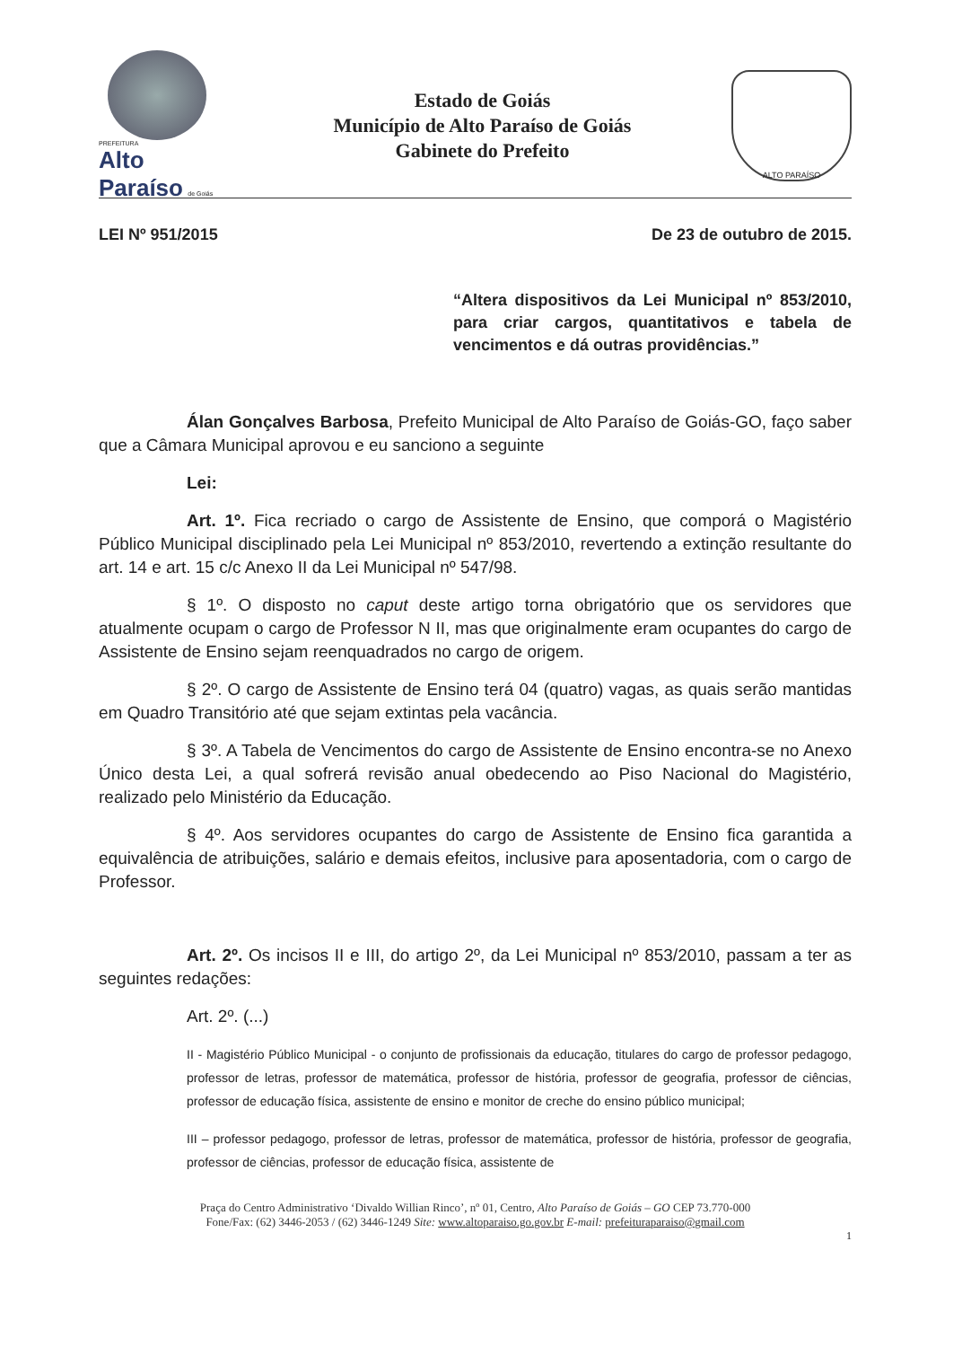PREFEITURA
Alto Paraíso de Goiás
Estado de Goiás
Município de Alto Paraíso de Goiás
Gabinete do Prefeito
ALTO PARAÍSO
LEI Nº 951/2015 De 23 de outubro de 2015.
“Altera dispositivos da Lei Municipal nº 853/2010, para criar cargos, quantitativos e tabela de vencimentos e dá outras providências.”
Álan Gonçalves Barbosa, Prefeito Municipal de Alto Paraíso de Goiás-GO, faço saber que a Câmara Municipal aprovou e eu sanciono a seguinte
Lei:
Art. 1º. Fica recriado o cargo de Assistente de Ensino, que comporá o Magistério Público Municipal disciplinado pela Lei Municipal nº 853/2010, revertendo a extinção resultante do art. 14 e art. 15 c/c Anexo II da Lei Municipal nº 547/98.
§ 1º. O disposto no caput deste artigo torna obrigatório que os servidores que atualmente ocupam o cargo de Professor N II, mas que originalmente eram ocupantes do cargo de Assistente de Ensino sejam reenquadrados no cargo de origem.
§ 2º. O cargo de Assistente de Ensino terá 04 (quatro) vagas, as quais serão mantidas em Quadro Transitório até que sejam extintas pela vacância.
§ 3º. A Tabela de Vencimentos do cargo de Assistente de Ensino encontra-se no Anexo Único desta Lei, a qual sofrerá revisão anual obedecendo ao Piso Nacional do Magistério, realizado pelo Ministério da Educação.
§ 4º. Aos servidores ocupantes do cargo de Assistente de Ensino fica garantida a equivalência de atribuições, salário e demais efeitos, inclusive para aposentadoria, com o cargo de Professor.
Art. 2º. Os incisos II e III, do artigo 2º, da Lei Municipal nº 853/2010, passam a ter as seguintes redações:
Art. 2º. (...)
II - Magistério Público Municipal - o conjunto de profissionais da educação, titulares do cargo de professor pedagogo, professor de letras, professor de matemática, professor de história, professor de geografia, professor de ciências, professor de educação física, assistente de ensino e monitor de creche do ensino público municipal;
III – professor pedagogo, professor de letras, professor de matemática, professor de história, professor de geografia, professor de ciências, professor de educação física, assistente de
Praça do Centro Administrativo ‘Divaldo Willian Rinco’, nº 01, Centro, Alto Paraíso de Goiás – GO CEP 73.770-000
Fone/Fax: (62) 3446-2053 / (62) 3446-1249 Site: www.altoparaiso.go.gov.br E-mail: prefeituraparaiso@gmail.com
1